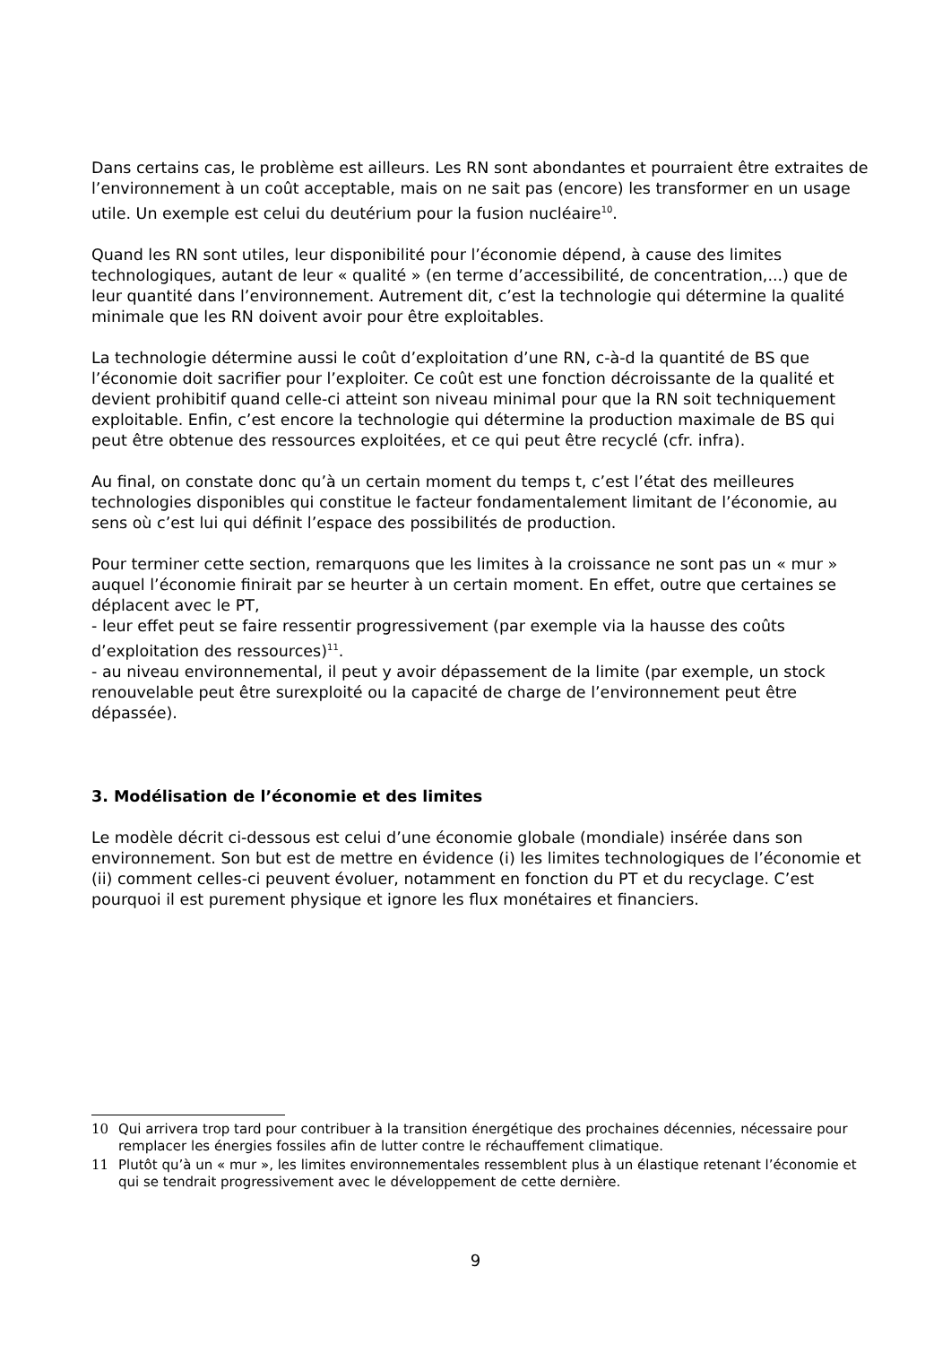Dans certains cas, le problème est ailleurs. Les RN sont abondantes et pourraient être extraites de l’environnement à un coût acceptable, mais on ne sait pas (encore) les transformer en un usage utile. Un exemple est celui du deutérium pour la fusion nucléaire<sup>10</sup>.
Quand les RN sont utiles, leur disponibilité pour l’économie dépend, à cause des limites technologiques, autant de leur « qualité » (en terme d’accessibilité, de concentration,...) que de leur quantité dans l’environnement. Autrement dit, c’est la technologie qui détermine la qualité minimale que les RN doivent avoir pour être exploitables.
La technologie détermine aussi le coût d’exploitation d’une RN, c-à-d la quantité de BS que l’économie doit sacrifier pour l’exploiter. Ce coût est une fonction décroissante de la qualité et devient prohibitif quand celle-ci atteint son niveau minimal pour que la RN soit techniquement exploitable. Enfin, c’est encore la technologie qui détermine la production maximale de BS qui peut être obtenue des ressources exploitées, et ce qui peut être recyclé (cfr. infra).
Au final, on constate donc qu’à un certain moment du temps t, c’est l’état des meilleures technologies disponibles qui constitue le facteur fondamentalement limitant de l’économie, au sens où c’est lui qui définit l’espace des possibilités de production.
Pour terminer cette section, remarquons que les limites à la croissance ne sont pas un « mur » auquel l’économie finirait par se heurter à un certain moment. En effet, outre que certaines se déplacent avec le PT,
- leur effet peut se faire ressentir progressivement (par exemple via la hausse des coûts d’exploitation des ressources)<sup>11</sup>.
- au niveau environnemental, il peut y avoir dépassement de la limite (par exemple, un stock renouvelable peut être surexploité ou la capacité de charge de l’environnement peut être dépassée).
3. Modélisation de l’économie et des limites
Le modèle décrit ci-dessous est celui d’une économie globale (mondiale) insérée dans son environnement. Son but est de mettre en évidence (i) les limites technologiques de l’économie et (ii) comment celles-ci peuvent évoluer, notamment en fonction du PT et du recyclage. C’est pourquoi il est purement physique et ignore les flux monétaires et financiers.
10 Qui arrivera trop tard pour contribuer à la transition énergétique des prochaines décennies, nécessaire pour remplacer les énergies fossiles afin de lutter contre le réchauffement climatique.
11 Plutôt qu’à un « mur », les limites environnementales ressemblent plus à un élastique retenant l’économie et qui se tendrait progressivement avec le développement de cette dernière.
9